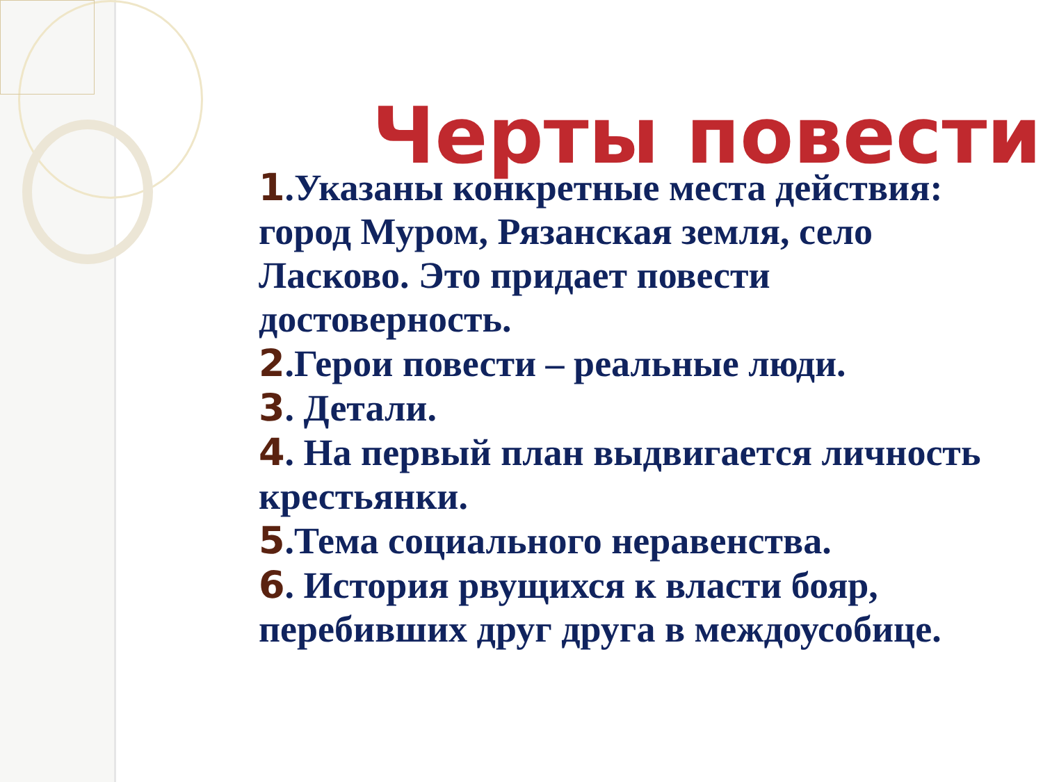Черты повести
1.Указаны конкретные места действия: город Муром, Рязанская земля, село Ласково. Это придает повести достоверность.
2.Герои повести – реальные люди.
3. Детали.
4. На первый план выдвигается личность крестьянки.
5.Тема социального неравенства.
6. История рвущихся к власти бояр, перебивших друг друга в междоусобице.